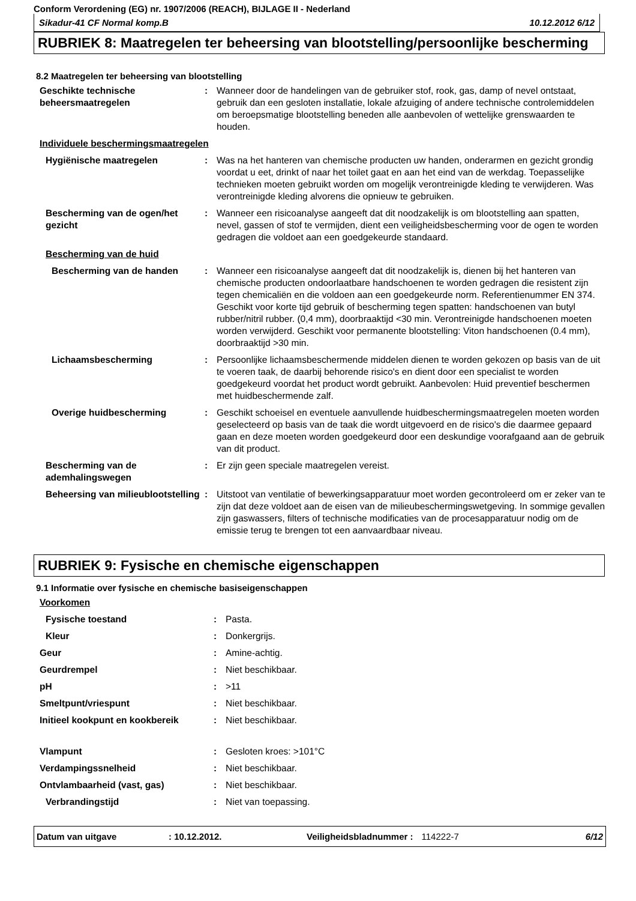Conform Verordening (EG) nr. 1907/2006 (REACH), BIJLAGE II - Nederland
Sikadur-41 CF Normal komp.B 10.12.2012 6/12
RUBRIEK 8: Maatregelen ter beheersing van blootstelling/persoonlijke bescherming
8.2 Maatregelen ter beheersing van blootstelling
| Geschikte technische beheersmaatregelen | : | Wanneer door de handelingen van de gebruiker stof, rook, gas, damp of nevel ontstaat, gebruik dan een gesloten installatie, lokale afzuiging of andere technische controlemiddelen om beroepsmatige blootstelling beneden alle aanbevolen of wettelijke grenswaarden te houden. |
| Individuele beschermingsmaatregelen | | |
| Hygiënische maatregelen | : | Was na het hanteren van chemische producten uw handen, onderarmen en gezicht grondig voordat u eet, drinkt of naar het toilet gaat en aan het eind van de werkdag. Toepasselijke technieken moeten gebruikt worden om mogelijk verontreinigde kleding te verwijderen. Was verontreinigde kleding alvorens die opnieuw te gebruiken. |
| Bescherming van de ogen/het gezicht | : | Wanneer een risicoanalyse aangeeft dat dit noodzakelijk is om blootstelling aan spatten, nevel, gassen of stof te vermijden, dient een veiligheidsbescherming voor de ogen te worden gedragen die voldoet aan een goedgekeurde standaard. |
| Bescherming van de huid | | |
| Bescherming van de handen | : | Wanneer een risicoanalyse aangeeft dat dit noodzakelijk is, dienen bij het hanteren van chemische producten ondoorlaatbare handschoenen te worden gedragen die resistent zijn tegen chemicaliën en die voldoen aan een goedgekeurde norm. Referentienummer EN 374. Geschikt voor korte tijd gebruik of bescherming tegen spatten: handschoenen van butyl rubber/nitril rubber. (0,4 mm), doorbraaktijd <30 min. Verontreinigde handschoenen moeten worden verwijderd. Geschikt voor permanente blootstelling: Viton handschoenen (0.4 mm), doorbraaktijd >30 min. |
| Lichaamsbescherming | : | Persoonlijke lichaamsbeschermende middelen dienen te worden gekozen op basis van de uit te voeren taak, de daarbij behorende risico's en dient door een specialist te worden goedgekeurd voordat het product wordt gebruikt. Aanbevolen: Huid preventief beschermen met huidbeschermende zalf. |
| Overige huidbescherming | : | Geschikt schoeisel en eventuele aanvullende huidbeschermingsmaatregelen moeten worden geselecteerd op basis van de taak die wordt uitgevoerd en de risico's die daarmee gepaard gaan en deze moeten worden goedgekeurd door een deskundige voorafgaand aan de gebruik van dit product. |
| Bescherming van de ademhalingswegen | : | Er zijn geen speciale maatregelen vereist. |
| Beheersing van milieublootstelling | : | Uitstoot van ventilatie of bewerkingsapparatuur moet worden gecontroleerd om er zeker van te zijn dat deze voldoet aan de eisen van de milieubeschermingswetgeving. In sommige gevallen zijn gaswassers, filters of technische modificaties van de procesapparatuur nodig om de emissie terug te brengen tot een aanvaardbaar niveau. |
RUBRIEK 9: Fysische en chemische eigenschappen
9.1 Informatie over fysische en chemische basiseigenschappen
| Voorkomen | | |
| Fysische toestand | : | Pasta. |
| Kleur | : | Donkergrijs. |
| Geur | : | Amine-achtig. |
| Geurdrempel | : | Niet beschikbaar. |
| pH | : | >11 |
| Smeltpunt/vriespunt | : | Niet beschikbaar. |
| Initieel kookpunt en kookbereik | : | Niet beschikbaar. |
| Vlampunt | : | Gesloten kroes: >101°C |
| Verdampingssnelheid | : | Niet beschikbaar. |
| Ontvlambaarheid (vast, gas) | : | Niet beschikbaar. |
| Verbrandingstijd | : | Niet van toepassing. |
Datum van uitgave: 10.12.2012. Veiligheidsbladnummer : 114222-7 6/12